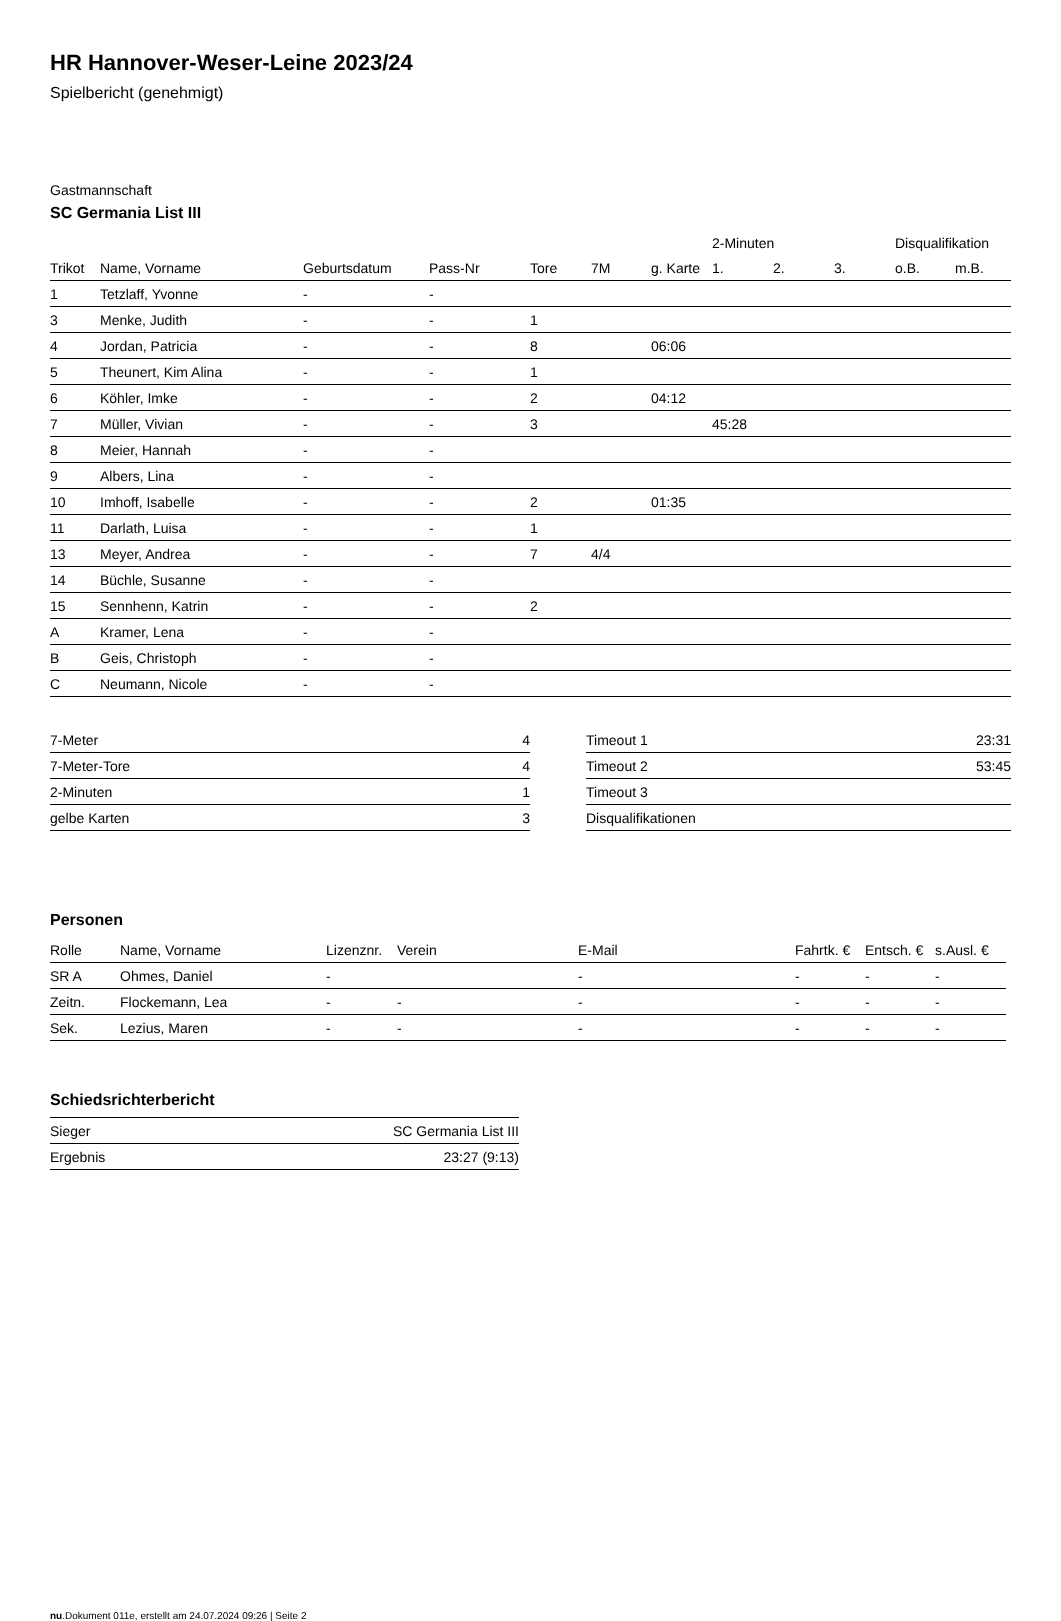HR Hannover-Weser-Leine 2023/24
Spielbericht (genehmigt)
Gastmannschaft
SC Germania List III
| | | | | | | | 2-Minuten | | | Disqualifikation | |
| --- | --- | --- | --- | --- | --- | --- | --- | --- | --- | --- | --- |
| Trikot | Name, Vorname | Geburtsdatum | Pass-Nr | Tore | 7M | g. Karte | 1. | 2. | 3. | o.B. | m.B. |
| 1 | Tetzlaff, Yvonne | - | - | | | | | | | | |
| 3 | Menke, Judith | - | - | 1 | | | | | | | |
| 4 | Jordan, Patricia | - | - | 8 | | 06:06 | | | | | |
| 5 | Theunert, Kim Alina | - | - | 1 | | | | | | | |
| 6 | Köhler, Imke | - | - | 2 | | 04:12 | | | | | |
| 7 | Müller, Vivian | - | - | 3 | | | 45:28 | | | | |
| 8 | Meier, Hannah | - | - | | | | | | | | |
| 9 | Albers, Lina | - | - | | | | | | | | |
| 10 | Imhoff, Isabelle | - | - | 2 | | 01:35 | | | | | |
| 11 | Darlath, Luisa | - | - | 1 | | | | | | | |
| 13 | Meyer, Andrea | - | - | 7 | 4/4 | | | | | | |
| 14 | Büchle, Susanne | - | - | | | | | | | | |
| 15 | Sennhenn, Katrin | - | - | 2 | | | | | | | |
| A | Kramer, Lena | - | - | | | | | | | | |
| B | Geis, Christoph | - | - | | | | | | | | |
| C | Neumann, Nicole | - | - | | | | | | | | |
| 7-Meter | 4 |
| 7-Meter-Tore | 4 |
| 2-Minuten | 1 |
| gelbe Karten | 3 |
| Timeout 1 | 23:31 |
| Timeout 2 | 53:45 |
| Timeout 3 | |
| Disqualifikationen | |
Personen
| Rolle | Name, Vorname | Lizenznr. | Verein | E-Mail | Fahrtk. € | Entsch. € | s.Ausl. € |
| --- | --- | --- | --- | --- | --- | --- | --- |
| SR A | Ohmes, Daniel | - | | - | - | - | - |
| Zeitn. | Flockemann, Lea | - | - | - | - | - | - |
| Sek. | Lezius, Maren | - | - | - | - | - | - |
Schiedsrichterbericht
| Sieger | SC Germania List III |
| Ergebnis | 23:27 (9:13) |
nu.Dokument 011e, erstellt am 24.07.2024 09:26 | Seite 2